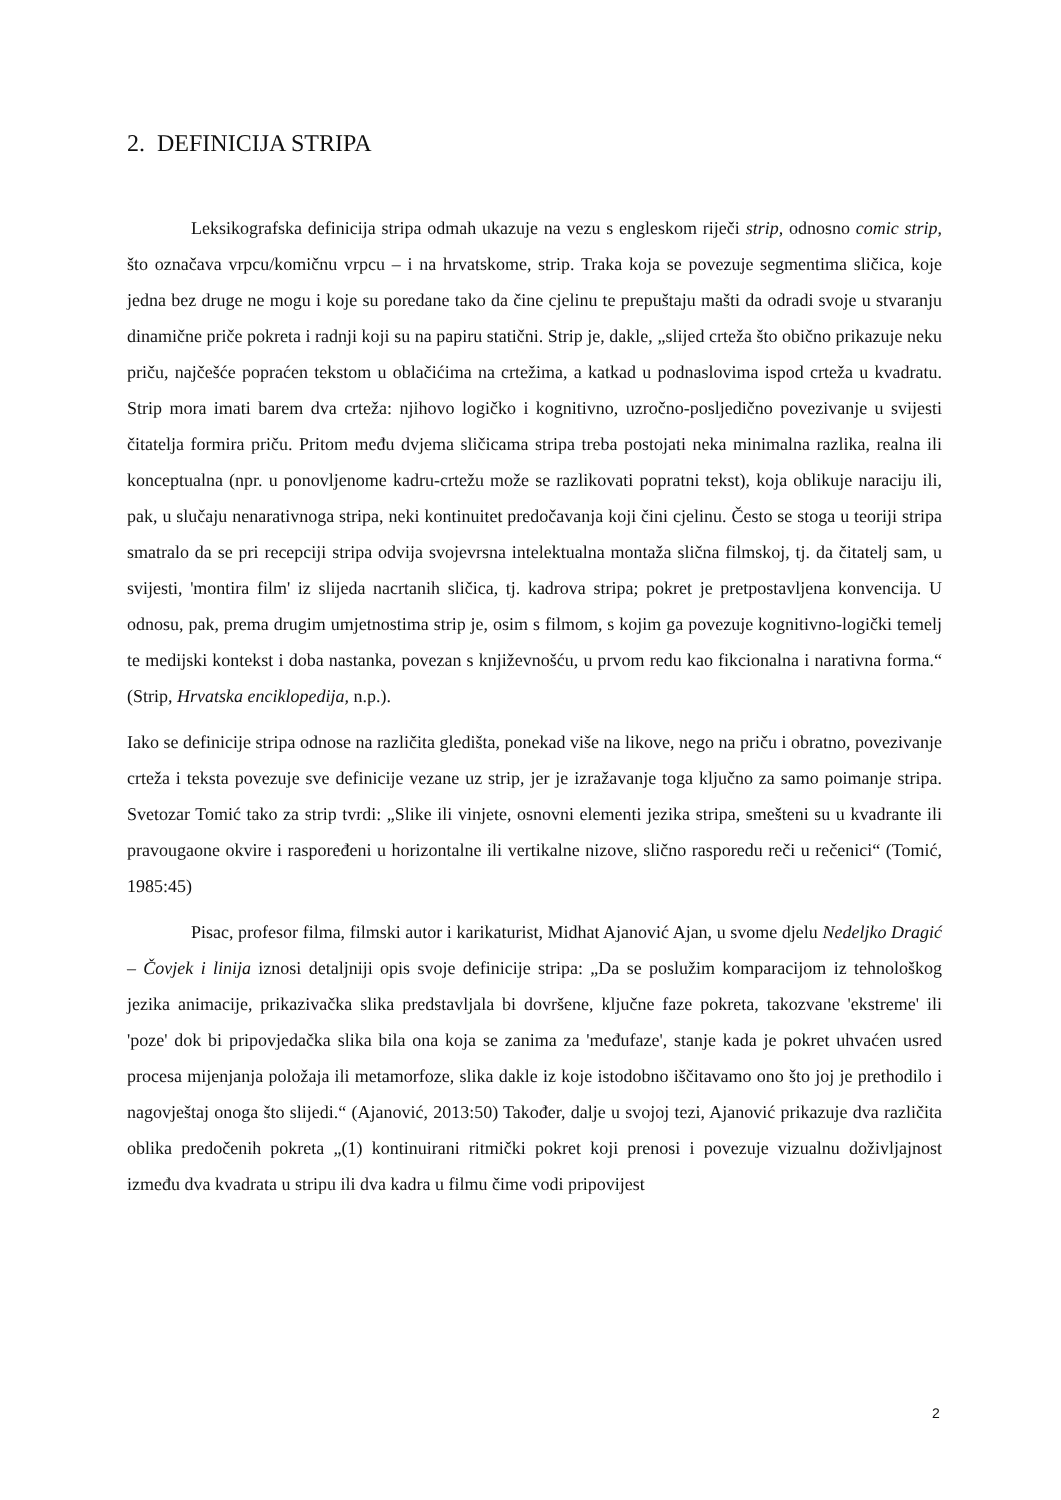2. DEFINICIJA STRIPA
Leksikografska definicija stripa odmah ukazuje na vezu s engleskom riječi strip, odnosno comic strip, što označava vrpcu/komičnu vrpcu – i na hrvatskome, strip. Traka koja se povezuje segmentima sličica, koje jedna bez druge ne mogu i koje su poredane tako da čine cjelinu te prepuštaju mašti da odradi svoje u stvaranju dinamične priče pokreta i radnji koji su na papiru statični. Strip je, dakle, „slijed crteža što obično prikazuje neku priču, najčešće popraćen tekstom u oblačićima na crtežima, a katkad u podnaslovima ispod crteža u kvadratu. Strip mora imati barem dva crteža: njihovo logičko i kognitivno, uzročno-posljedično povezivanje u svijesti čitatelja formira priču. Pritom među dvjema sličicama stripa treba postojati neka minimalna razlika, realna ili konceptualna (npr. u ponovljenome kadru-crtežu može se razlikovati popratni tekst), koja oblikuje naraciju ili, pak, u slučaju nenarativnoga stripa, neki kontinuitet predočavanja koji čini cjelinu. Često se stoga u teoriji stripa smatralo da se pri recepciji stripa odvija svojevrsna intelektualna montaža slična filmskoj, tj. da čitatelj sam, u svijesti, 'montira film' iz slijeda nacrtanih sličica, tj. kadrova stripa; pokret je pretpostavljena konvencija. U odnosu, pak, prema drugim umjetnostima strip je, osim s filmom, s kojim ga povezuje kognitivno-logički temelj te medijski kontekst i doba nastanka, povezan s književnošću, u prvom redu kao fikcionalna i narativna forma.“ (Strip, Hrvatska enciklopedija, n.p.).
Iako se definicije stripa odnose na različita gledišta, ponekad više na likove, nego na priču i obratno, povezivanje crteža i teksta povezuje sve definicije vezane uz strip, jer je izražavanje toga ključno za samo poimanje stripa. Svetozar Tomić tako za strip tvrdi: „Slike ili vinjete, osnovni elementi jezika stripa, smešteni su u kvadrante ili pravougaone okvire i raspoređeni u horizontalne ili vertikalne nizove, slično rasporedu reči u rečenici“ (Tomić, 1985:45)
Pisac, profesor filma, filmski autor i karikaturist, Midhat Ajanović Ajan, u svome djelu Nedeljko Dragić – Čovjek i linija iznosi detaljniji opis svoje definicije stripa: „Da se poslužim komparacijom iz tehnološkog jezika animacije, prikazivačka slika predstavljala bi dovršene, ključne faze pokreta, takozvane 'ekstreme' ili 'poze' dok bi pripovjedačka slika bila ona koja se zanima za 'međufaze', stanje kada je pokret uhvaćen usred procesa mijenjanja položaja ili metamorfoze, slika dakle iz koje istodobno iščitavamo ono što joj je prethodilo i nagovještaj onoga što slijedi.“ (Ajanović, 2013:50) Također, dalje u svojoj tezi, Ajanović prikazuje dva različita oblika predočenih pokreta „(1) kontinuirani ritmički pokret koji prenosi i povezuje vizualnu doživljajnost između dva kvadrata u stripu ili dva kadra u filmu čime vodi pripovijest
2